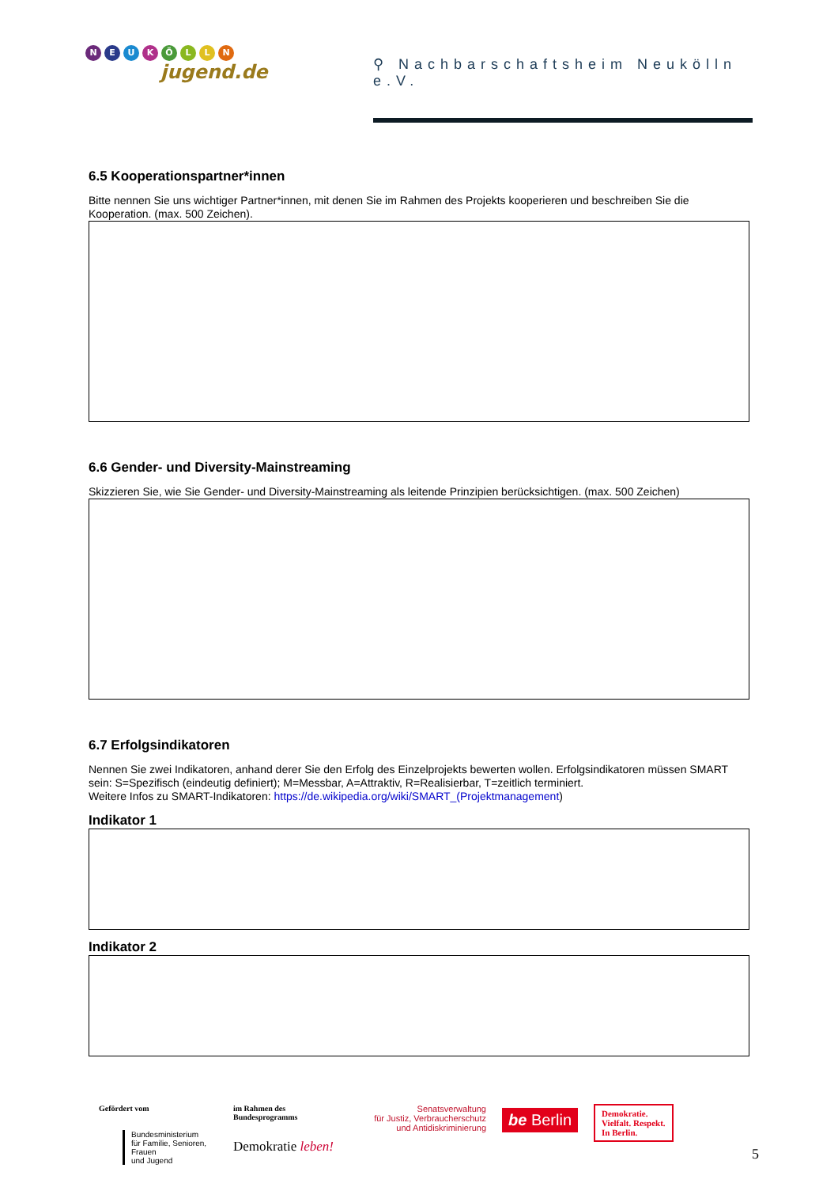NEUKÖLLN
jugend.de
⚲ Nachbarschaftsheim Neukölln e.V.
6.5 Kooperationspartner*innen
Bitte nennen Sie uns wichtiger Partner*innen, mit denen Sie im Rahmen des Projekts kooperieren und beschreiben Sie die Kooperation. (max. 500 Zeichen).
6.6 Gender- und Diversity-Mainstreaming
Skizzieren Sie, wie Sie Gender- und Diversity-Mainstreaming als leitende Prinzipien berücksichtigen. (max. 500 Zeichen)
6.7 Erfolgsindikatoren
Nennen Sie zwei Indikatoren, anhand derer Sie den Erfolg des Einzelprojekts bewerten wollen. Erfolgsindikatoren müssen SMART sein: S=Spezifisch (eindeutig definiert); M=Messbar, A=Attraktiv, R=Realisierbar, T=zeitlich terminiert.
Weitere Infos zu SMART-Indikatoren: https://de.wikipedia.org/wiki/SMART_(Projektmanagement)
Indikator 1
Indikator 2
Gefördert vom
Bundesministerium
für Familie, Senioren, Frauen
und Jugend
im Rahmen des Bundesprogramms
Demokratie leben!
Senatsverwaltung
für Justiz, Verbraucherschutz
und Antidiskriminierung
be Berlin
Demokratie.
Vielfalt. Respekt.
In Berlin.
5